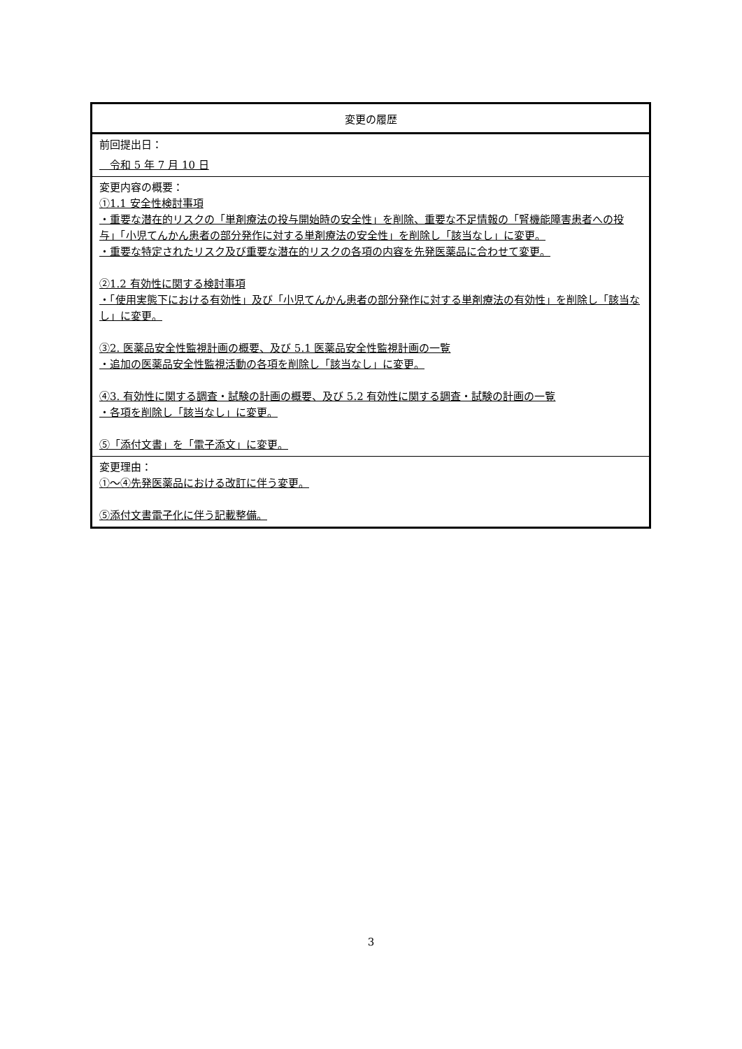| 変更の履歴 |
| --- |
| 前回提出日： 令和 5 年 7 月 10 日 |
| 変更内容の概要： ①1.1 安全性検討事項 ・重要な潜在的リスクの「単剤療法の投与開始時の安全性」を削除、重要な不足情報の「腎機能障害患者への投与」「小児てんかん患者の部分発作に対する単剤療法の安全性」を削除し「該当なし」に変更。 ・重要な特定されたリスク及び重要な潜在的リスクの各項の内容を先発医薬品に合わせて変更。 ②1.2 有効性に関する検討事項 ・「使用実態下における有効性」及び「小児てんかん患者の部分発作に対する単剤療法の有効性」を削除し「該当なし」に変更。 ③2. 医薬品安全性監視計画の概要、及び 5.1 医薬品安全性監視計画の一覧 ・追加の医薬品安全性監視活動の各項を削除し「該当なし」に変更。 ④3. 有効性に関する調査・試験の計画の概要、及び 5.2 有効性に関する調査・試験の計画の一覧 ・各項を削除し「該当なし」に変更。 ⑤「添付文書」を「電子添文」に変更。 |
| 変更理由： ①～④先発医薬品における改訂に伴う変更。 ⑤添付文書電子化に伴う記載整備。 |
3